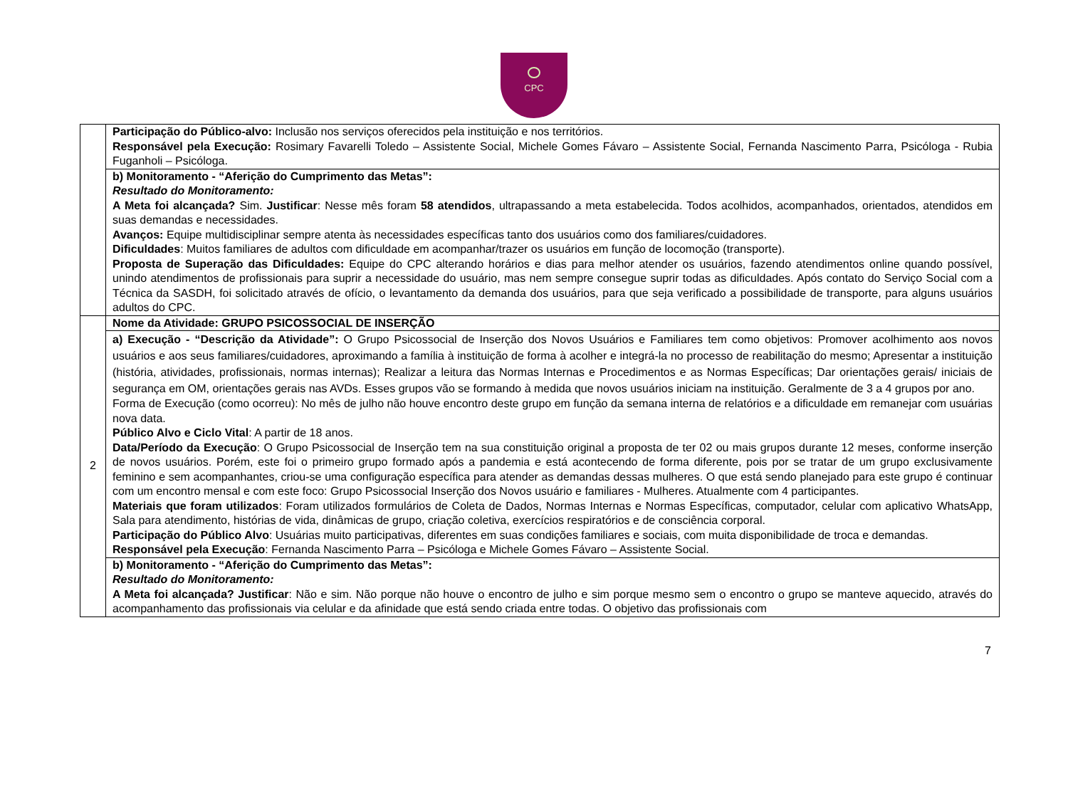CPC
| | Participação do Público-alvo: Inclusão nos serviços oferecidos pela instituição e nos territórios. Responsável pela Execução: Rosimary Favarelli Toledo – Assistente Social, Michele Gomes Fávaro – Assistente Social, Fernanda Nascimento Parra, Psicóloga - Rubia Fuganholi – Psicóloga. |
| | b) Monitoramento - “Aferição do Cumprimento das Metas”: Resultado do Monitoramento: A Meta foi alcançada? Sim. Justificar : Nesse mês foram 58 atendidos , ultrapassando a meta estabelecida. Todos acolhidos, acompanhados, orientados, atendidos em suas demandas e necessidades. Avanços: Equipe multidisciplinar sempre atenta às necessidades específicas tanto dos usuários como dos familiares/cuidadores. Dificuldades : Muitos familiares de adultos com dificuldade em acompanhar/trazer os usuários em função de locomoção (transporte). Proposta de Superação das Dificuldades: Equipe do CPC alterando horários e dias para melhor atender os usuários, fazendo atendimentos online quando possível, unindo atendimentos de profissionais para suprir a necessidade do usuário, mas nem sempre consegue suprir todas as dificuldades. Após contato do Serviço Social com a Técnica da SASDH, foi solicitado através de ofício, o levantamento da demanda dos usuários, para que seja verificado a possibilidade de transporte, para alguns usuários adultos do CPC. |
| 2 | Nome da Atividade: GRUPO PSICOSSOCIAL DE INSERÇÃO |
| | a) Execução - “Descrição da Atividade”: O Grupo Psicossocial de Inserção dos Novos Usuários e Familiares tem como objetivos: Promover acolhimento aos novos usuários e aos seus familiares/cuidadores, aproximando a família à instituição de forma à acolher e integrá-la no processo de reabilitação do mesmo; Apresentar a instituição (história, atividades, profissionais, normas internas); Realizar a leitura das Normas Internas e Procedimentos e as Normas Específicas; Dar orientações gerais/ iniciais de segurança em OM, orientações gerais nas AVDs. Esses grupos vão se formando à medida que novos usuários iniciam na instituição. Geralmente de 3 a 4 grupos por ano. Forma de Execução (como ocorreu): No mês de julho não houve encontro deste grupo em função da semana interna de relatórios e a dificuldade em remanejar com usuárias nova data. Público Alvo e Ciclo Vital : A partir de 18 anos. Data/Período da Execução : O Grupo Psicossocial de Inserção tem na sua constituição original a proposta de ter 02 ou mais grupos durante 12 meses, conforme inserção de novos usuários. Porém, este foi o primeiro grupo formado após a pandemia e está acontecendo de forma diferente, pois por se tratar de um grupo exclusivamente feminino e sem acompanhantes, criou-se uma configuração específica para atender as demandas dessas mulheres. O que está sendo planejado para este grupo é continuar com um encontro mensal e com este foco: Grupo Psicossocial Inserção dos Novos usuário e familiares - Mulheres. Atualmente com 4 participantes. Materiais que foram utilizados : Foram utilizados formulários de Coleta de Dados, Normas Internas e Normas Específicas, computador, celular com aplicativo WhatsApp, Sala para atendimento, histórias de vida, dinâmicas de grupo, criação coletiva, exercícios respiratórios e de consciência corporal. Participação do Público Alvo : Usuárias muito participativas, diferentes em suas condições familiares e sociais, com muita disponibilidade de troca e demandas. Responsável pela Execução : Fernanda Nascimento Parra – Psicóloga e Michele Gomes Fávaro – Assistente Social. |
| | b) Monitoramento - “Aferição do Cumprimento das Metas”: Resultado do Monitoramento: A Meta foi alcançada? Justificar : Não e sim. Não porque não houve o encontro de julho e sim porque mesmo sem o encontro o grupo se manteve aquecido, através do acompanhamento das profissionais via celular e da afinidade que está sendo criada entre todas. O objetivo das profissionais com |
7